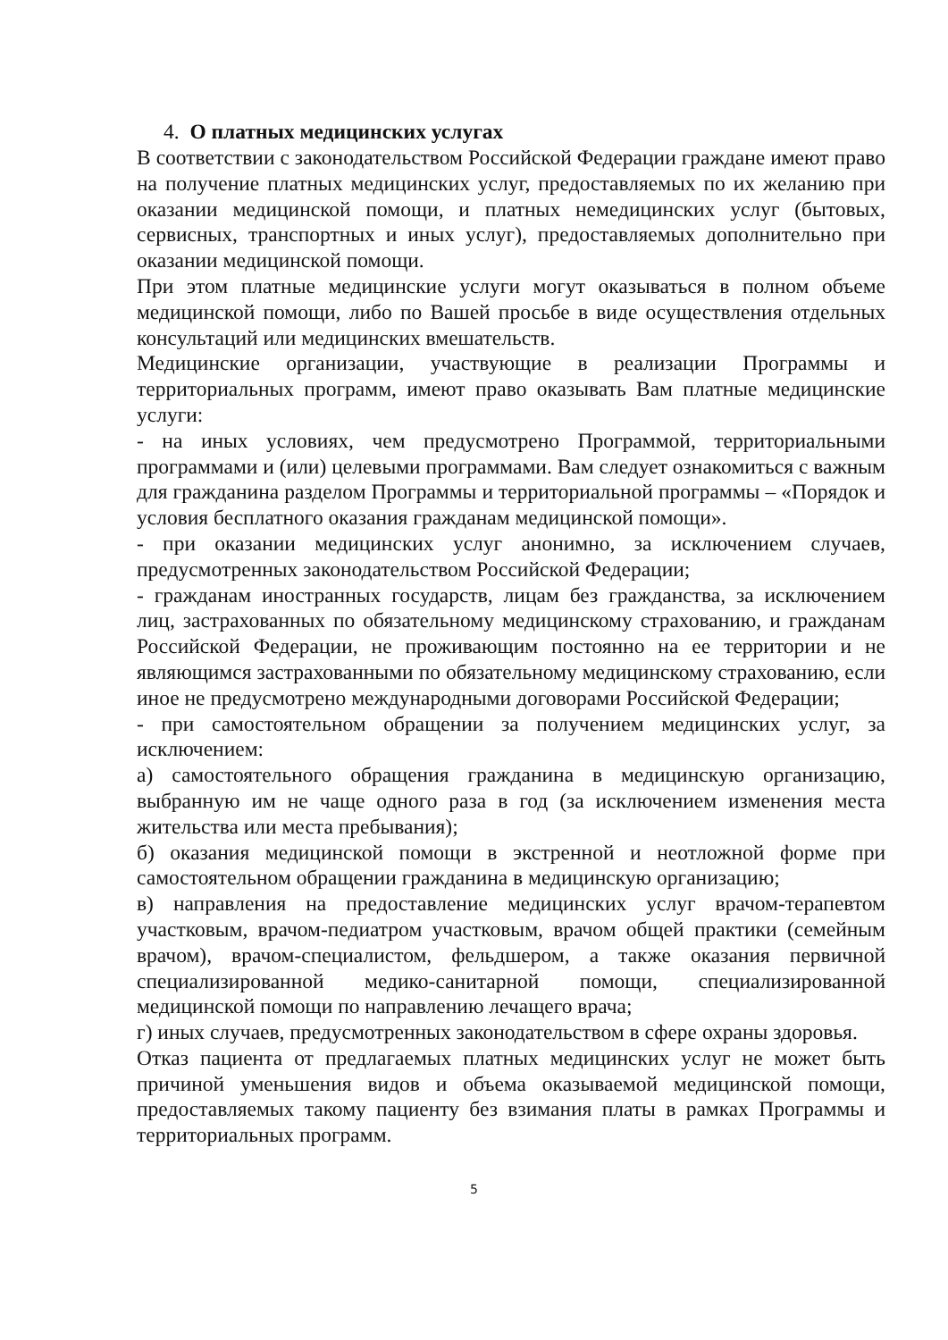4. О платных медицинских услугах
В соответствии с законодательством Российской Федерации граждане имеют право на получение платных медицинских услуг, предоставляемых по их желанию при оказании медицинской помощи, и платных немедицинских услуг (бытовых, сервисных, транспортных и иных услуг), предоставляемых дополнительно при оказании медицинской помощи.
При этом платные медицинские услуги могут оказываться в полном объеме медицинской помощи, либо по Вашей просьбе в виде осуществления отдельных консультаций или медицинских вмешательств.
Медицинские организации, участвующие в реализации Программы и территориальных программ, имеют право оказывать Вам платные медицинские услуги:
- на иных условиях, чем предусмотрено Программой, территориальными программами и (или) целевыми программами. Вам следует ознакомиться с важным для гражданина разделом Программы и территориальной программы – «Порядок и условия бесплатного оказания гражданам медицинской помощи».
- при оказании медицинских услуг анонимно, за исключением случаев, предусмотренных законодательством Российской Федерации;
- гражданам иностранных государств, лицам без гражданства, за исключением лиц, застрахованных по обязательному медицинскому страхованию, и гражданам Российской Федерации, не проживающим постоянно на ее территории и не являющимся застрахованными по обязательному медицинскому страхованию, если иное не предусмотрено международными договорами Российской Федерации;
- при самостоятельном обращении за получением медицинских услуг, за исключением:
а) самостоятельного обращения гражданина в медицинскую организацию, выбранную им не чаще одного раза в год (за исключением изменения места жительства или места пребывания);
б) оказания медицинской помощи в экстренной и неотложной форме при самостоятельном обращении гражданина в медицинскую организацию;
в) направления на предоставление медицинских услуг врачом-терапевтом участковым, врачом-педиатром участковым, врачом общей практики (семейным врачом), врачом-специалистом, фельдшером, а также оказания первичной специализированной медико-санитарной помощи, специализированной медицинской помощи по направлению лечащего врача;
г) иных случаев, предусмотренных законодательством в сфере охраны здоровья.
Отказ пациента от предлагаемых платных медицинских услуг не может быть причиной уменьшения видов и объема оказываемой медицинской помощи, предоставляемых такому пациенту без взимания платы в рамках Программы и территориальных программ.
5